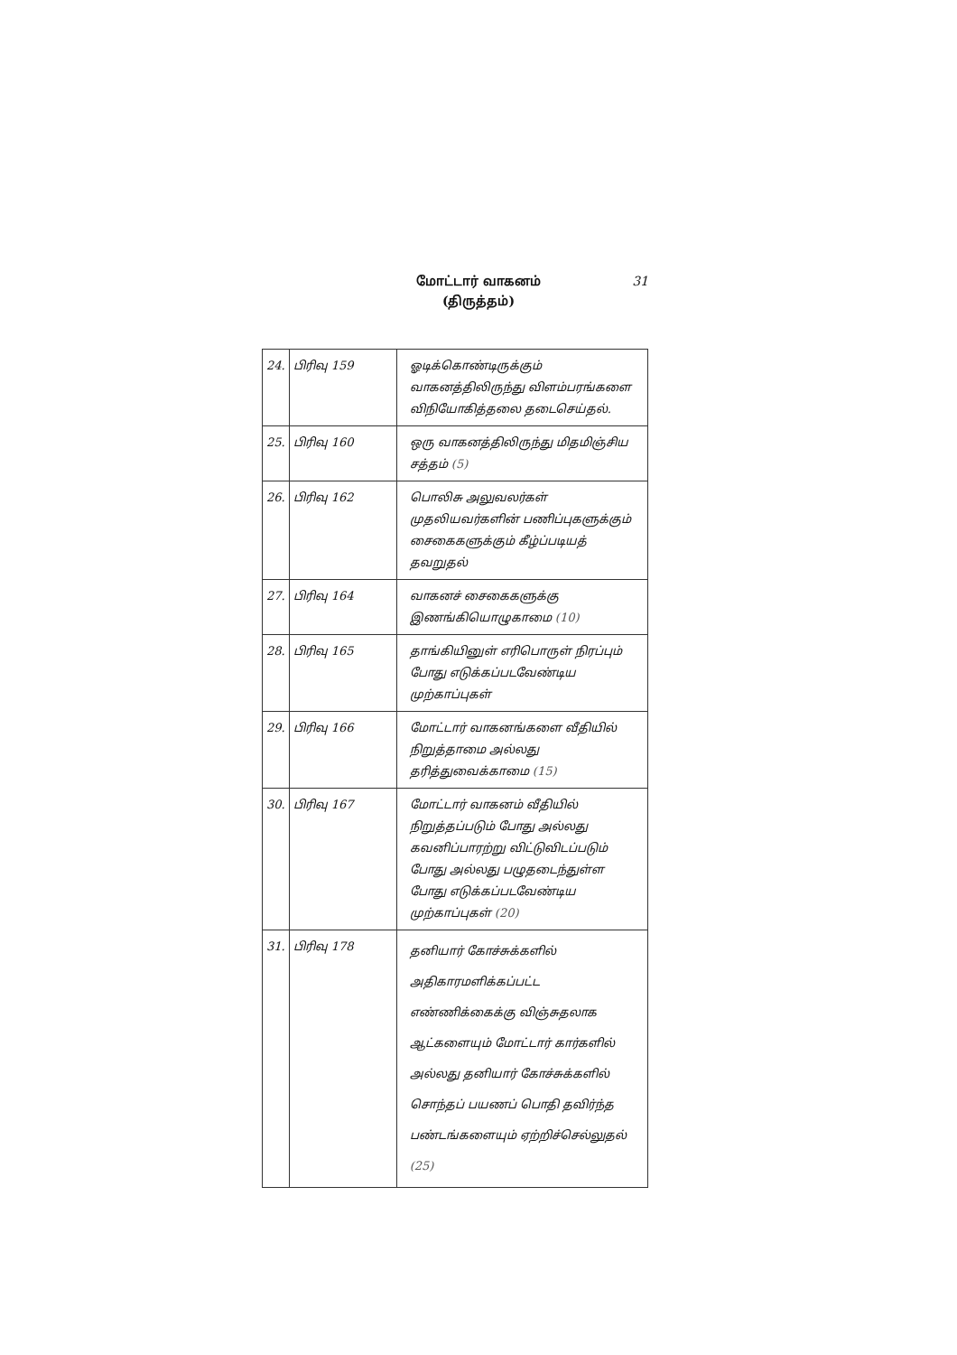மோட்டார் வாகனம்
(திருத்தம்)
31
| 24. | பிரிவு 159 | ஓடிக்கொண்டிருக்கும் வாகனத்திலிருந்து விளம்பரங்களை விநியோகித்தலை தடைசெய்தல். |
| 25. | பிரிவு 160 | ஒரு வாகனத்திலிருந்து மிதமிஞ்சிய சத்தம் (5) |
| 26. | பிரிவு 162 | பொலிசு அலுவலர்கள் முதலியவர்களின் பணிப்புகளுக்கும் சைகைகளுக்கும் கீழ்ப்படியத் தவறுதல் |
| 27. | பிரிவு 164 | வாகனச் சைகைகளுக்கு இணங்கியொழுகாமை (10) |
| 28. | பிரிவு 165 | தாங்கியினுள் எரிபொருள் நிரப்பும் போது எடுக்கப்படவேண்டிய முற்காப்புகள் |
| 29. | பிரிவு 166 | மோட்டார் வாகனங்களை வீதியில் நிறுத்தாமை அல்லது தரித்துவைக்காமை (15) |
| 30. | பிரிவு 167 | மோட்டார் வாகனம் வீதியில் நிறுத்தப்படும் போது அல்லது கவனிப்பாரற்று விட்டுவிடப்படும் போது அல்லது பழுதடைந்துள்ள போது எடுக்கப்படவேண்டிய முற்காப்புகள் (20) |
| 31. | பிரிவு 178 | தனியார் கோச்சுக்களில் அதிகாரமளிக்கப்பட்ட எண்ணிக்கைக்கு விஞ்சுதலாக ஆட்களையும் மோட்டார் கார்களில் அல்லது தனியார் கோச்சுக்களில் சொந்தப் பயணப் பொதி தவிர்ந்த பண்டங்களையும் ஏற்றிச்செல்லுதல் (25) |